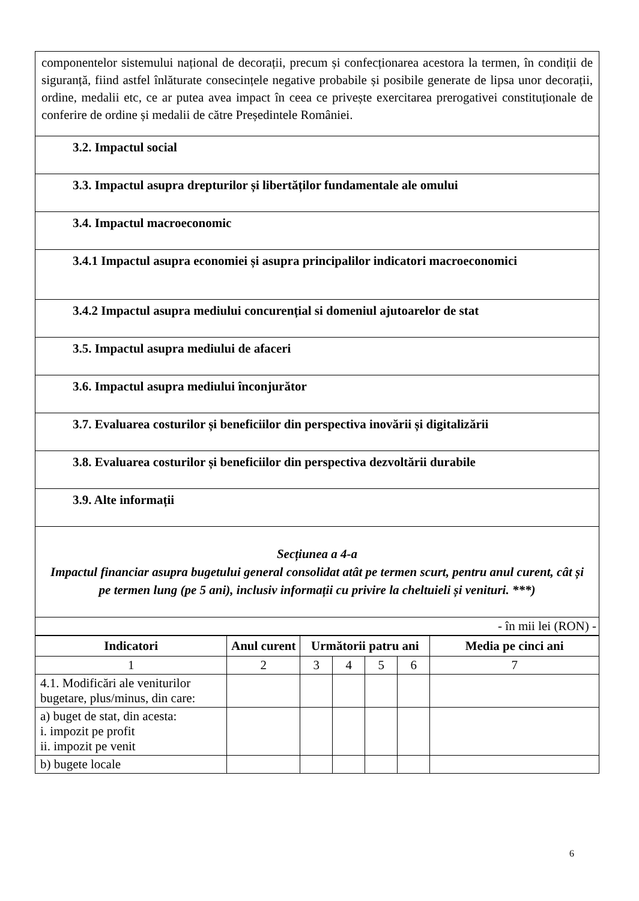| componentelor sistemului național de decorații, precum și confecționarea acestora la termen, în condiții de siguranță, fiind astfel înlăturate consecințele negative probabile și posibile generate de lipsa unor decorații, ordine, medalii etc, ce ar putea avea impact în ceea ce privește exercitarea prerogativei constituționale de conferire de ordine și medalii de către Președintele României. |
| 3.2. Impactul social |
| 3.3. Impactul asupra drepturilor și libertăților fundamentale ale omului |
| 3.4. Impactul macroeconomic |
| 3.4.1 Impactul asupra economiei și asupra principalilor indicatori macroeconomici |
| 3.4.2 Impactul asupra mediului concurențial si domeniul ajutoarelor de stat |
| 3.5. Impactul asupra mediului de afaceri |
| 3.6. Impactul asupra mediului înconjurător |
| 3.7. Evaluarea costurilor și beneficiilor din perspectiva inovării și digitalizării |
| 3.8. Evaluarea costurilor și beneficiilor din perspectiva dezvoltării durabile |
| 3.9. Alte informații |
| Secțiunea a 4-a Impactul financiar asupra bugetului general consolidat atât pe termen scurt, pentru anul curent, cât și pe termen lung (pe 5 ani), inclusiv informații cu privire la cheltuieli și venituri. ***) |
| - în mii lei (RON) - |
| Indicatori | Anul curent | Următorii patru ani | | | | Media pe cinci ani |
| --- | --- | --- | --- | --- | --- | --- |
| 1 | 2 | 3 | 4 | 5 | 6 | 7 |
| 4.1. Modificări ale veniturilor bugetare, plus/minus, din care: | | | | | | |
| a) buget de stat, din acesta: i. impozit pe profit ii. impozit pe venit | | | | | | |
| b) bugete locale | | | | | | |
6